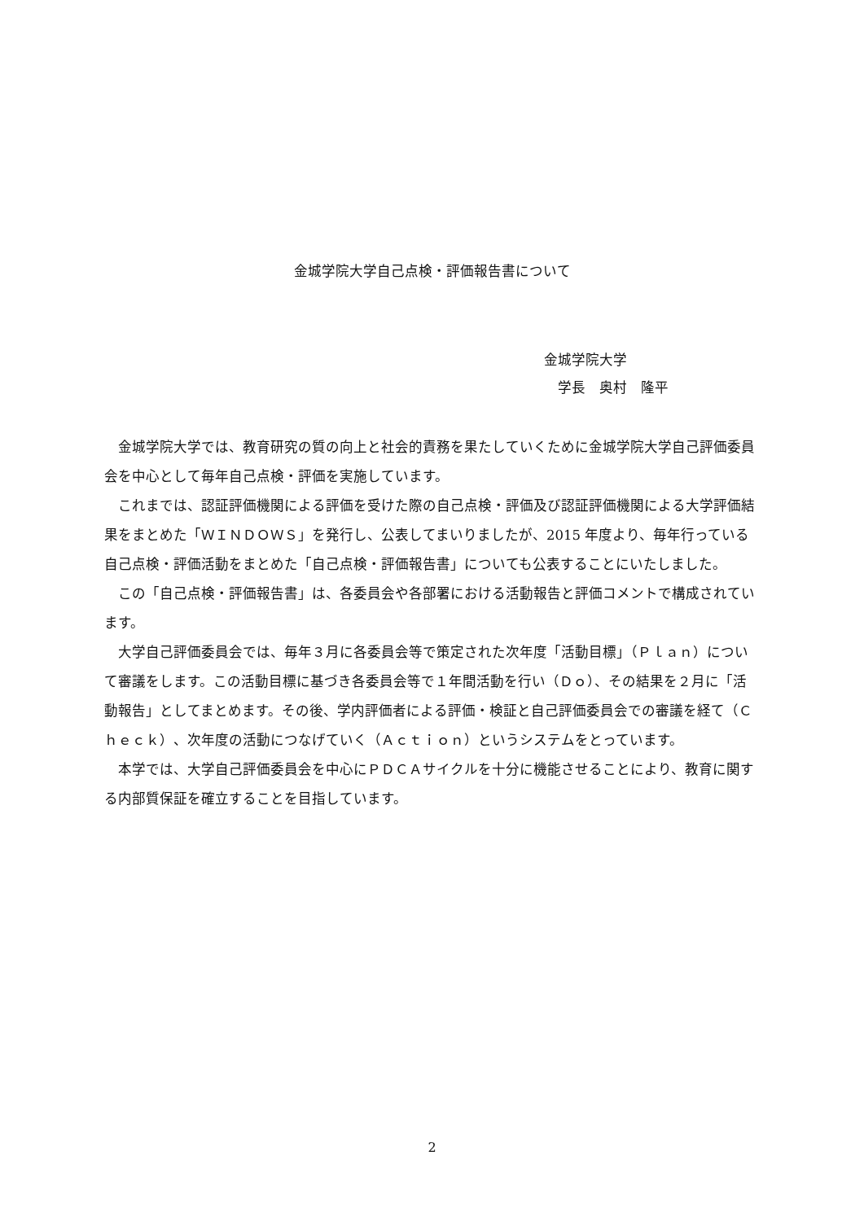金城学院大学自己点検・評価報告書について
金城学院大学
　学長　奥村　隆平
金城学院大学では、教育研究の質の向上と社会的責務を果たしていくために金城学院大学自己評価委員会を中心として毎年自己点検・評価を実施しています。
これまでは、認証評価機関による評価を受けた際の自己点検・評価及び認証評価機関による大学評価結果をまとめた「ＷＩＮＤＯＷＳ」を発行し、公表してまいりましたが、2015 年度より、毎年行っている自己点検・評価活動をまとめた「自己点検・評価報告書」についても公表することにいたしました。
この「自己点検・評価報告書」は、各委員会や各部署における活動報告と評価コメントで構成されています。
大学自己評価委員会では、毎年３月に各委員会等で策定された次年度「活動目標」（Ｐｌａｎ）について審議をします。この活動目標に基づき各委員会等で１年間活動を行い（Ｄｏ）、その結果を２月に「活動報告」としてまとめます。その後、学内評価者による評価・検証と自己評価委員会での審議を経て（Ｃｈｅｃｋ）、次年度の活動につなげていく（Ａｃｔｉｏｎ）というシステムをとっています。
本学では、大学自己評価委員会を中心にＰＤＣＡサイクルを十分に機能させることにより、教育に関する内部質保証を確立することを目指しています。
2